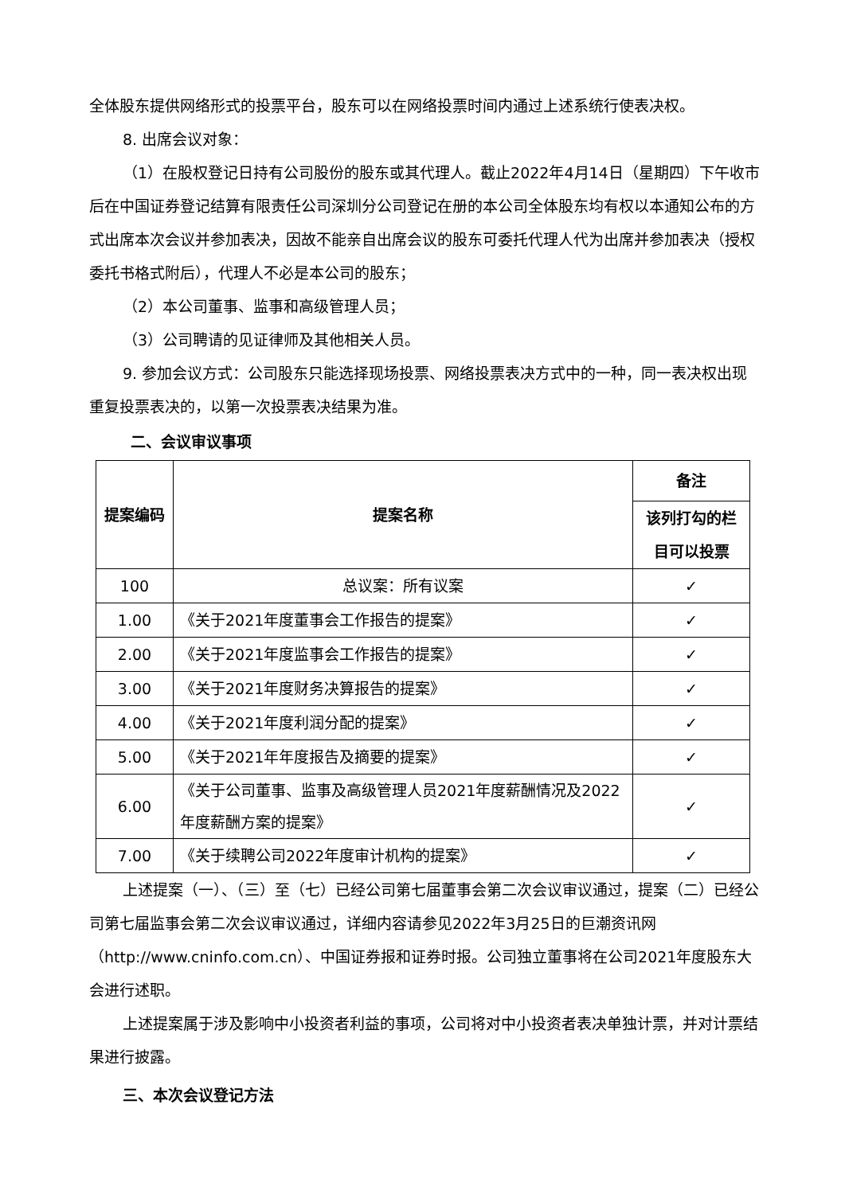全体股东提供网络形式的投票平台，股东可以在网络投票时间内通过上述系统行使表决权。
8. 出席会议对象：
（1）在股权登记日持有公司股份的股东或其代理人。截止2022年4月14日（星期四）下午收市后在中国证券登记结算有限责任公司深圳分公司登记在册的本公司全体股东均有权以本通知公布的方式出席本次会议并参加表决，因故不能亲自出席会议的股东可委托代理人代为出席并参加表决（授权委托书格式附后），代理人不必是本公司的股东；
（2）本公司董事、监事和高级管理人员；
（3）公司聘请的见证律师及其他相关人员。
9. 参加会议方式：公司股东只能选择现场投票、网络投票表决方式中的一种，同一表决权出现重复投票表决的，以第一次投票表决结果为准。
二、会议审议事项
| 提案编码 | 提案名称 | 备注 |
| --- | --- | --- |
| | | 该列打勾的栏目可以投票 |
| 100 | 总议案：所有议案 | ✓ |
| 1.00 | 《关于2021年度董事会工作报告的提案》 | ✓ |
| 2.00 | 《关于2021年度监事会工作报告的提案》 | ✓ |
| 3.00 | 《关于2021年度财务决算报告的提案》 | ✓ |
| 4.00 | 《关于2021年度利润分配的提案》 | ✓ |
| 5.00 | 《关于2021年年度报告及摘要的提案》 | ✓ |
| 6.00 | 《关于公司董事、监事及高级管理人员2021年度薪酬情况及2022年度薪酬方案的提案》 | ✓ |
| 7.00 | 《关于续聘公司2022年度审计机构的提案》 | ✓ |
上述提案（一）、（三）至（七）已经公司第七届董事会第二次会议审议通过，提案（二）已经公司第七届监事会第二次会议审议通过，详细内容请参见2022年3月25日的巨潮资讯网（http://www.cninfo.com.cn）、中国证券报和证券时报。公司独立董事将在公司2021年度股东大会进行述职。
上述提案属于涉及影响中小投资者利益的事项，公司将对中小投资者表决单独计票，并对计票结果进行披露。
三、本次会议登记方法